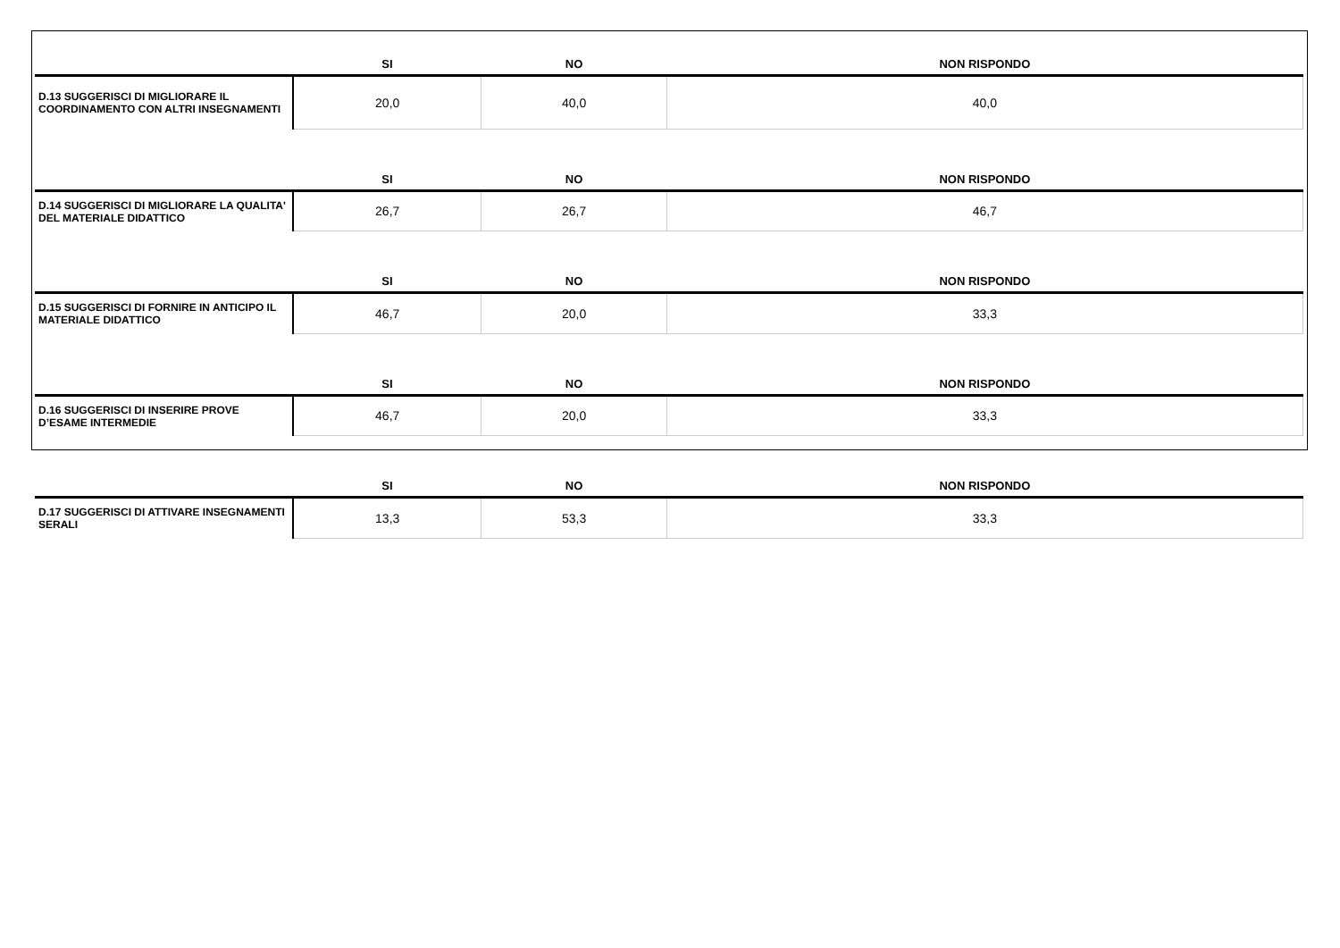| | SI | NO | NON RISPONDO |
| --- | --- | --- | --- |
| D.13 SUGGERISCI DI MIGLIORARE IL COORDINAMENTO CON ALTRI INSEGNAMENTI | 20,0 | 40,0 | 40,0 |
| | SI | NO | NON RISPONDO |
| D.14 SUGGERISCI DI MIGLIORARE LA QUALITA' DEL MATERIALE DIDATTICO | 26,7 | 26,7 | 46,7 |
| | SI | NO | NON RISPONDO |
| D.15 SUGGERISCI DI FORNIRE IN ANTICIPO IL MATERIALE DIDATTICO | 46,7 | 20,0 | 33,3 |
| | SI | NO | NON RISPONDO |
| D.16 SUGGERISCI DI INSERIRE PROVE D’ESAME INTERMEDIE | 46,7 | 20,0 | 33,3 |
| | SI | NO | NON RISPONDO |
| D.17 SUGGERISCI DI ATTIVARE INSEGNAMENTI SERALI | 13,3 | 53,3 | 33,3 |